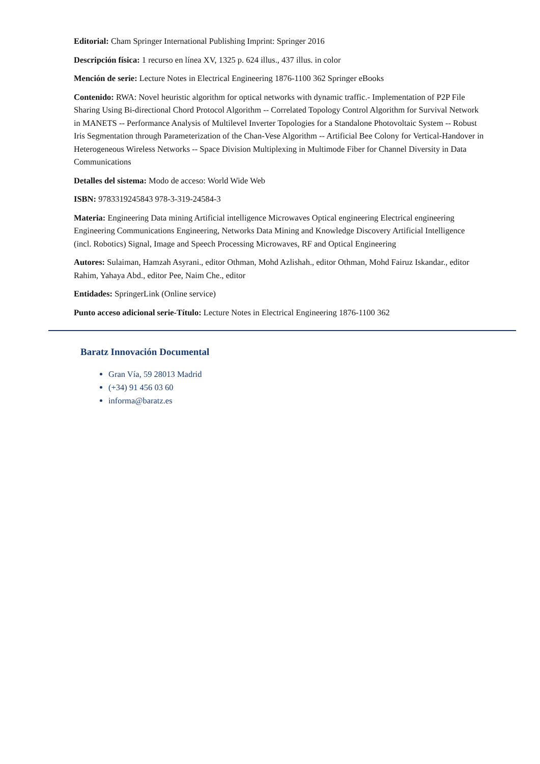Editorial: Cham Springer International Publishing Imprint: Springer 2016
Descripción física: 1 recurso en línea XV, 1325 p. 624 illus., 437 illus. in color
Mención de serie: Lecture Notes in Electrical Engineering 1876-1100 362 Springer eBooks
Contenido: RWA: Novel heuristic algorithm for optical networks with dynamic traffic.- Implementation of P2P File Sharing Using Bi-directional Chord Protocol Algorithm -- Correlated Topology Control Algorithm for Survival Network in MANETS -- Performance Analysis of Multilevel Inverter Topologies for a Standalone Photovoltaic System -- Robust Iris Segmentation through Parameterization of the Chan-Vese Algorithm -- Artificial Bee Colony for Vertical-Handover in Heterogeneous Wireless Networks -- Space Division Multiplexing in Multimode Fiber for Channel Diversity in Data Communications
Detalles del sistema: Modo de acceso: World Wide Web
ISBN: 9783319245843 978-3-319-24584-3
Materia: Engineering Data mining Artificial intelligence Microwaves Optical engineering Electrical engineering Engineering Communications Engineering, Networks Data Mining and Knowledge Discovery Artificial Intelligence (incl. Robotics) Signal, Image and Speech Processing Microwaves, RF and Optical Engineering
Autores: Sulaiman, Hamzah Asyrani., editor Othman, Mohd Azlishah., editor Othman, Mohd Fairuz Iskandar., editor Rahim, Yahaya Abd., editor Pee, Naim Che., editor
Entidades: SpringerLink (Online service)
Punto acceso adicional serie-Título: Lecture Notes in Electrical Engineering 1876-1100 362
Baratz Innovación Documental
Gran Vía, 59 28013 Madrid
(+34) 91 456 03 60
informa@baratz.es